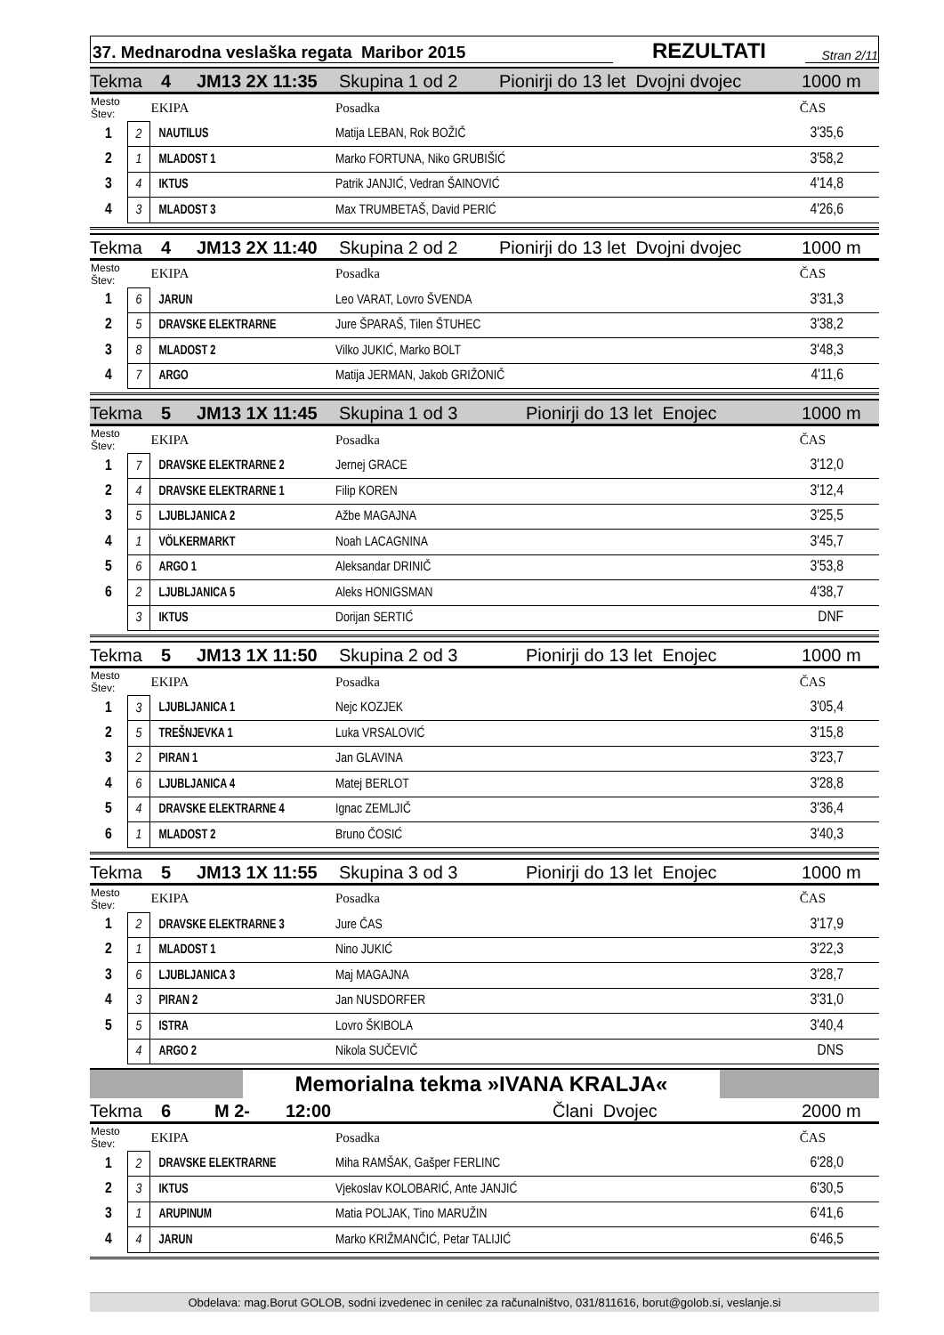37. Mednarodna veslaška regata Maribor 2015
REZULTATI
Stran 2/11
Tekma 4 JM13 2X 11:35 Skupina 1 od 2 Pionirji do 13 let Dvojni dvojec 1000 m
| Mesto Štev: | | EKIPA | Posadka | ČAS |
| --- | --- | --- | --- | --- |
| 1 | 2 | NAUTILUS | Matija LEBAN, Rok BOŽIČ | 3'35,6 |
| 2 | 1 | MLADOST 1 | Marko FORTUNA, Niko GRUBIŠIĆ | 3'58,2 |
| 3 | 4 | IKTUS | Patrik JANJIĆ, Vedran ŠAINOVIĆ | 4'14,8 |
| 4 | 3 | MLADOST 3 | Max TRUMBETAŠ, David PERIĆ | 4'26,6 |
Tekma 4 JM13 2X 11:40 Skupina 2 od 2 Pionirji do 13 let Dvojni dvojec 1000 m
| Mesto Štev: | | EKIPA | Posadka | ČAS |
| --- | --- | --- | --- | --- |
| 1 | 6 | JARUN | Leo VARAT, Lovro ŠVENDA | 3'31,3 |
| 2 | 5 | DRAVSKE ELEKTRARNE | Jure ŠPARAŠ, Tilen ŠTUHEC | 3'38,2 |
| 3 | 8 | MLADOST 2 | Vilko JUKIĆ, Marko BOLT | 3'48,3 |
| 4 | 7 | ARGO | Matija JERMAN, Jakob GRIŽONIČ | 4'11,6 |
Tekma 5 JM13 1X 11:45 Skupina 1 od 3 Pionirji do 13 let Enojec 1000 m
| Mesto Štev: | | EKIPA | Posadka | ČAS |
| --- | --- | --- | --- | --- |
| 1 | 7 | DRAVSKE ELEKTRARNE 2 | Jernej GRACE | 3'12,0 |
| 2 | 4 | DRAVSKE ELEKTRARNE 1 | Filip KOREN | 3'12,4 |
| 3 | 5 | LJUBLJANICA 2 | Ažbe MAGAJNA | 3'25,5 |
| 4 | 1 | VÖLKERMARKT | Noah LACAGNINA | 3'45,7 |
| 5 | 6 | ARGO 1 | Aleksandar DRINIČ | 3'53,8 |
| 6 | 2 | LJUBLJANICA 5 | Aleks HONIGSMAN | 4'38,7 |
| | 3 | IKTUS | Dorijan SERTIĆ | DNF |
Tekma 5 JM13 1X 11:50 Skupina 2 od 3 Pionirji do 13 let Enojec 1000 m
| Mesto Štev: | | EKIPA | Posadka | ČAS |
| --- | --- | --- | --- | --- |
| 1 | 3 | LJUBLJANICA 1 | Nejc KOZJEK | 3'05,4 |
| 2 | 5 | TREŠNJEVKA 1 | Luka VRSALOVIĆ | 3'15,8 |
| 3 | 2 | PIRAN 1 | Jan GLAVINA | 3'23,7 |
| 4 | 6 | LJUBLJANICA 4 | Matej BERLOT | 3'28,8 |
| 5 | 4 | DRAVSKE ELEKTRARNE 4 | Ignac ZEMLJIČ | 3'36,4 |
| 6 | 1 | MLADOST 2 | Bruno ČOSIĆ | 3'40,3 |
Tekma 5 JM13 1X 11:55 Skupina 3 od 3 Pionirji do 13 let Enojec 1000 m
| Mesto Štev: | | EKIPA | Posadka | ČAS |
| --- | --- | --- | --- | --- |
| 1 | 2 | DRAVSKE ELEKTRARNE 3 | Jure ČAS | 3'17,9 |
| 2 | 1 | MLADOST 1 | Nino JUKIĆ | 3'22,3 |
| 3 | 6 | LJUBLJANICA 3 | Maj MAGAJNA | 3'28,7 |
| 4 | 3 | PIRAN 2 | Jan NUSDORFER | 3'31,0 |
| 5 | 5 | ISTRA | Lovro ŠKIBOLA | 3'40,4 |
| | 4 | ARGO 2 | Nikola SUČEVIČ | DNS |
Memorialna tekma »IVANA KRALJA«
Tekma 6 M 2- 12:00 Člani Dvojec 2000 m
| Mesto Štev: | | EKIPA | Posadka | ČAS |
| --- | --- | --- | --- | --- |
| 1 | 2 | DRAVSKE ELEKTRARNE | Miha RAMŠAK, Gašper FERLINC | 6'28,0 |
| 2 | 3 | IKTUS | Vjekoslav KOLOBARIĆ, Ante JANJIĆ | 6'30,5 |
| 3 | 1 | ARUPINUM | Matia POLJAK, Tino MARUŽIN | 6'41,6 |
| 4 | 4 | JARUN | Marko KRIŽMANČIĆ, Petar TALIJIĆ | 6'46,5 |
Obdelava: mag.Borut GOLOB, sodni izvedenec in cenilec za računalništvo, 031/811616, borut@golob.si, veslanje.si